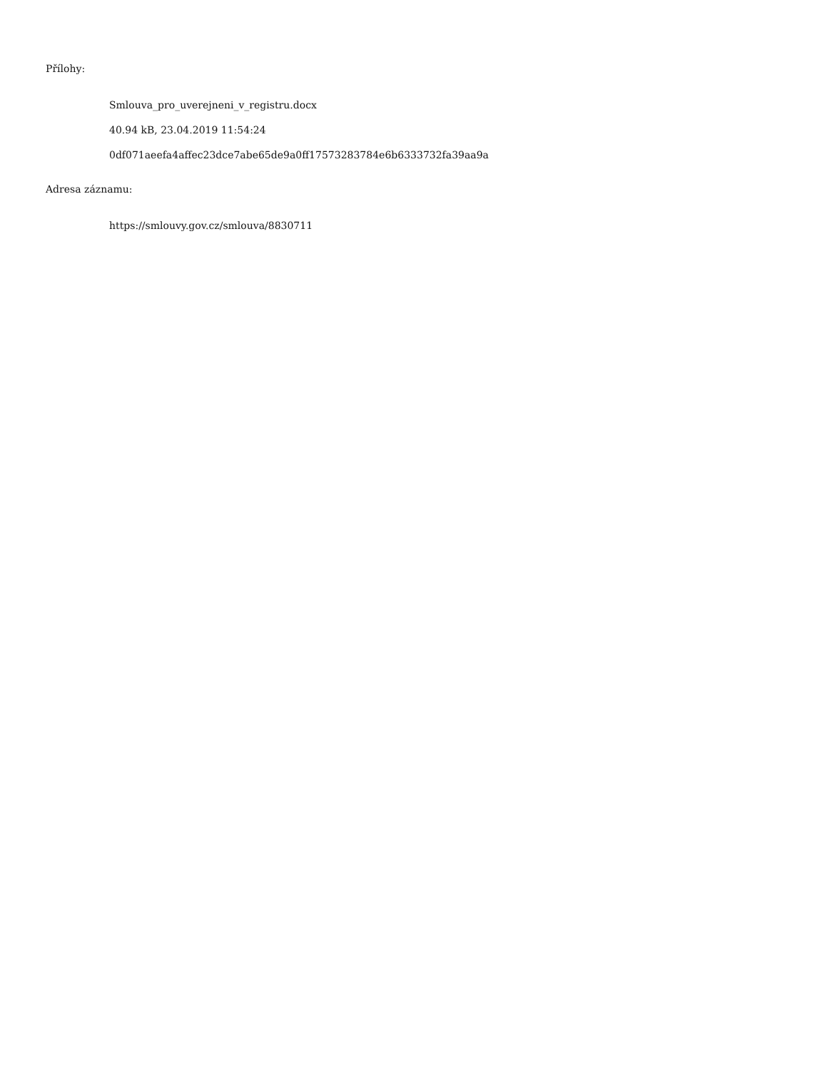Přílohy:
Smlouva_pro_uverejneni_v_registru.docx
40.94 kB, 23.04.2019 11:54:24
0df071aeefa4affec23dce7abe65de9a0ff17573283784e6b6333732fa39aa9a
Adresa záznamu:
https://smlouvy.gov.cz/smlouva/8830711